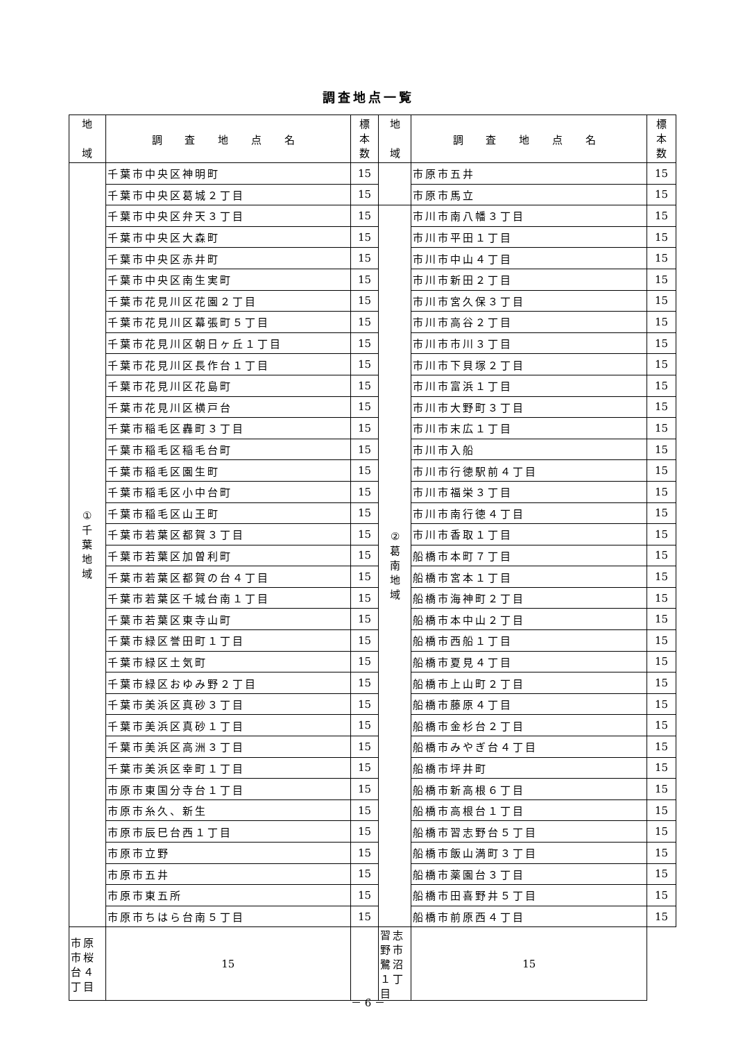調査地点一覧
| 地 域 | 調 査 地 点 名 | 標 本 数 | 地 域 | 調 査 地 点 名 | 標 本 数 |
| --- | --- | --- | --- | --- | --- |
| ① 千 葉 地 域 | 千葉市中央区神明町 | 15 | | 市原市五井 | 15 |
| | 千葉市中央区葛城２丁目 | 15 | | 市原市馬立 | 15 |
| | 千葉市中央区弁天３丁目 | 15 | ② 葛 南 地 域 | 市川市南八幡３丁目 | 15 |
| | 千葉市中央区大森町 | 15 | | 市川市平田１丁目 | 15 |
| | 千葉市中央区赤井町 | 15 | | 市川市中山４丁目 | 15 |
| | 千葉市中央区南生実町 | 15 | | 市川市新田２丁目 | 15 |
| | 千葉市花見川区花園２丁目 | 15 | | 市川市宮久保３丁目 | 15 |
| | 千葉市花見川区幕張町５丁目 | 15 | | 市川市高谷２丁目 | 15 |
| | 千葉市花見川区朝日ヶ丘１丁目 | 15 | | 市川市市川３丁目 | 15 |
| | 千葉市花見川区長作台１丁目 | 15 | | 市川市下貝塚２丁目 | 15 |
| | 千葉市花見川区花島町 | 15 | | 市川市富浜１丁目 | 15 |
| | 千葉市花見川区横戸台 | 15 | | 市川市大野町３丁目 | 15 |
| | 千葉市稲毛区轟町３丁目 | 15 | | 市川市末広１丁目 | 15 |
| | 千葉市稲毛区稲毛台町 | 15 | | 市川市入船 | 15 |
| | 千葉市稲毛区園生町 | 15 | | 市川市行徳駅前４丁目 | 15 |
| | 千葉市稲毛区小中台町 | 15 | | 市川市福栄３丁目 | 15 |
| | 千葉市稲毛区山王町 | 15 | | 市川市南行徳４丁目 | 15 |
| | 千葉市若葉区都賀３丁目 | 15 | | 市川市香取１丁目 | 15 |
| | 千葉市若葉区加曽利町 | 15 | | 船橋市本町７丁目 | 15 |
| | 千葉市若葉区都賀の台４丁目 | 15 | | 船橋市宮本１丁目 | 15 |
| | 千葉市若葉区千城台南１丁目 | 15 | | 船橋市海神町２丁目 | 15 |
| | 千葉市若葉区東寺山町 | 15 | | 船橋市本中山２丁目 | 15 |
| | 千葉市緑区誉田町１丁目 | 15 | | 船橋市西船１丁目 | 15 |
| | 千葉市緑区土気町 | 15 | | 船橋市夏見４丁目 | 15 |
| | 千葉市緑区おゆみ野２丁目 | 15 | | 船橋市上山町２丁目 | 15 |
| | 千葉市美浜区真砂３丁目 | 15 | | 船橋市藤原４丁目 | 15 |
| | 千葉市美浜区真砂１丁目 | 15 | | 船橋市金杉台２丁目 | 15 |
| | 千葉市美浜区高洲３丁目 | 15 | | 船橋市みやぎ台４丁目 | 15 |
| | 千葉市美浜区幸町１丁目 | 15 | | 船橋市坪井町 | 15 |
| | 市原市東国分寺台１丁目 | 15 | | 船橋市新高根６丁目 | 15 |
| | 市原市糸久、新生 | 15 | | 船橋市高根台１丁目 | 15 |
| | 市原市辰巳台西１丁目 | 15 | | 船橋市習志野台５丁目 | 15 |
| | 市原市立野 | 15 | | 船橋市飯山満町３丁目 | 15 |
| | 市原市五井 | 15 | | 船橋市薬園台３丁目 | 15 |
| | 市原市東五所 | 15 | | 船橋市田喜野井５丁目 | 15 |
| | 市原市ちはら台南５丁目 | 15 | | 船橋市前原西４丁目 | 15 |
| 市原市桜台４丁目 | 15 | | 習志野市鷺沼１丁目 | 15 | |
－ 6 －